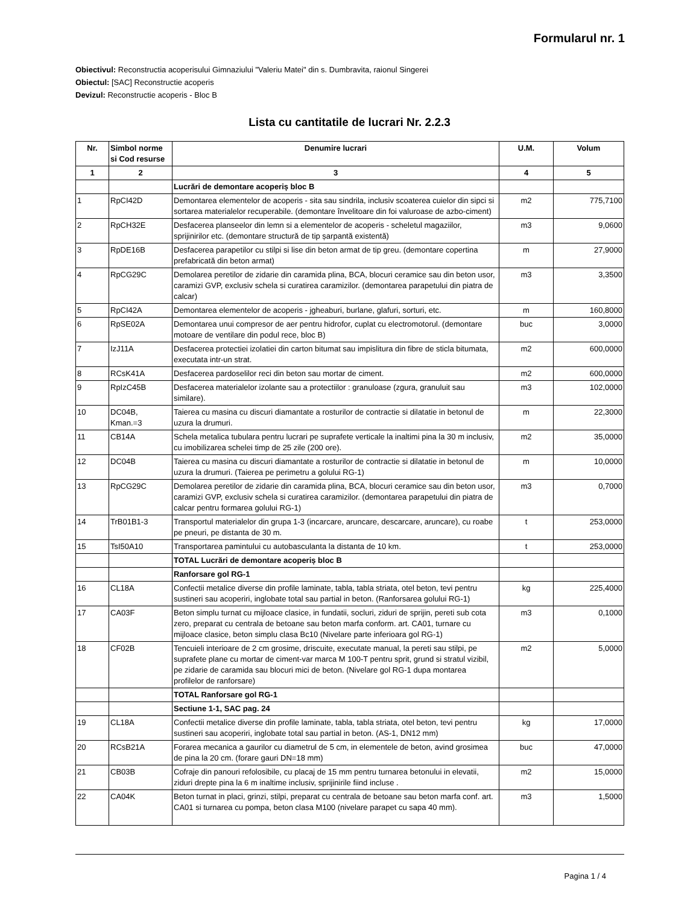Formularul nr. 1
Obiectivul: Reconstructia acoperisului Gimnaziului "Valeriu Matei" din s. Dumbravita, raionul Singerei
Obiectul: [SAC] Reconstructie acoperis
Devizul: Reconstructie acoperis - Bloc B
Lista cu cantitatile de lucrari Nr. 2.2.3
| Nr. | Simbol norme si Cod resurse | Denumire lucrari | U.M. | Volum |
| --- | --- | --- | --- | --- |
| 1 | 2 | 3 | 4 | 5 |
| | | Lucrări de demontare acoperiș bloc B | | |
| 1 | RpCI42D | Demontarea elementelor de acoperis - sita sau sindrila, inclusiv scoaterea cuielor din sipci si sortarea materialelor recuperabile. (demontare învelitoare din foi valuroase de azbo-ciment) | m2 | 775,7100 |
| 2 | RpCH32E | Desfacerea planseelor din lemn si a elementelor de acoperis - scheletul magaziilor, sprijinirilor etc. (demontare structură de tip șarpantă existentă) | m3 | 9,0600 |
| 3 | RpDE16B | Desfacerea parapetilor cu stilpi si lise din beton armat de tip greu. (demontare copertina prefabricată din beton armat) | m | 27,9000 |
| 4 | RpCG29C | Demolarea peretilor de zidarie din caramida plina, BCA, blocuri ceramice sau din beton usor, caramizi GVP, exclusiv schela si curatirea caramizilor. (demontarea parapetului din piatra de calcar) | m3 | 3,3500 |
| 5 | RpCI42A | Demontarea elementelor de acoperis - jgheaburi, burlane, glafuri, sorturi, etc. | m | 160,8000 |
| 6 | RpSE02A | Demontarea unui compresor de aer pentru hidrofor, cuplat cu electromotorul. (demontare motoare de ventilare din podul rece, bloc B) | buc | 3,0000 |
| 7 | IzJ11A | Desfacerea protectiei izolatiei din carton bitumat sau impislitura din fibre de sticla bitumata, executata intr-un strat. | m2 | 600,0000 |
| 8 | RCsK41A | Desfacerea pardoselilor reci din beton sau mortar de ciment. | m2 | 600,0000 |
| 9 | RpIzC45B | Desfacerea materialelor izolante sau a protectiilor : granuloase (zgura, granuluit sau similare). | m3 | 102,0000 |
| 10 | DC04B, Kman.=3 | Taierea cu masina cu discuri diamantate a rosturilor de contractie si dilatatie in betonul de uzura la drumuri. | m | 22,3000 |
| 11 | CB14A | Schela metalica tubulara pentru lucrari pe suprafete verticale la inaltimi pina la 30 m inclusiv, cu imobilizarea schelei timp de 25 zile (200 ore). | m2 | 35,0000 |
| 12 | DC04B | Taierea cu masina cu discuri diamantate a rosturilor de contractie si dilatatie in betonul de uzura la drumuri. (Taierea pe perimetru a golului RG-1) | m | 10,0000 |
| 13 | RpCG29C | Demolarea peretilor de zidarie din caramida plina, BCA, blocuri ceramice sau din beton usor, caramizi GVP, exclusiv schela si curatirea caramizilor. (demontarea parapetului din piatra de calcar pentru formarea golului RG-1) | m3 | 0,7000 |
| 14 | TrB01B1-3 | Transportul materialelor din grupa 1-3 (incarcare, aruncare, descarcare, aruncare), cu roabe pe pneuri, pe distanta de 30 m. | t | 253,0000 |
| 15 | TsI50A10 | Transportarea pamintului cu autobasculanta la distanta de 10 km. | t | 253,0000 |
| | | TOTAL Lucrări de demontare acoperiș bloc B | | |
| | | Ranforsare gol RG-1 | | |
| 16 | CL18A | Confectii metalice diverse din profile laminate, tabla, tabla striata, otel beton, tevi pentru sustineri sau acoperiri, inglobate total sau partial in beton. (Ranforsarea golului RG-1) | kg | 225,4000 |
| 17 | CA03F | Beton simplu turnat cu mijloace clasice, in fundatii, socluri, ziduri de sprijin, pereti sub cota zero, preparat cu centrala de betoane sau beton marfa conform. art. CA01, turnare cu mijloace clasice, beton simplu clasa Bc10 (Nivelare parte inferioara gol RG-1) | m3 | 0,1000 |
| 18 | CF02B | Tencuieli interioare de 2 cm grosime, driscuite, executate manual, la pereti sau stilpi, pe suprafete plane cu mortar de ciment-var marca M 100-T pentru sprit, grund si stratul vizibil, pe zidarie de caramida sau blocuri mici de beton. (Nivelare gol RG-1 dupa montarea profilelor de ranforsare) | m2 | 5,0000 |
| | | TOTAL Ranforsare gol RG-1 | | |
| | | Sectiune 1-1, SAC pag. 24 | | |
| 19 | CL18A | Confectii metalice diverse din profile laminate, tabla, tabla striata, otel beton, tevi pentru sustineri sau acoperiri, inglobate total sau partial in beton. (AS-1, DN12 mm) | kg | 17,0000 |
| 20 | RCsB21A | Forarea mecanica a gaurilor cu diametrul de 5 cm, in elementele de beton, avind grosimea de pina la 20 cm. (forare gauri DN=18 mm) | buc | 47,0000 |
| 21 | CB03B | Cofraje din panouri refolosibile, cu placaj de 15 mm pentru turnarea betonului in elevatii, ziduri drepte pina la 6 m inaltime inclusiv, sprijinirile fiind incluse . | m2 | 15,0000 |
| 22 | CA04K | Beton turnat in placi, grinzi, stilpi, preparat cu centrala de betoane sau beton marfa conf. art. CA01 si turnarea cu pompa, beton clasa M100 (nivelare parapet cu sapa 40 mm). | m3 | 1,5000 |
Pagina 1 / 4